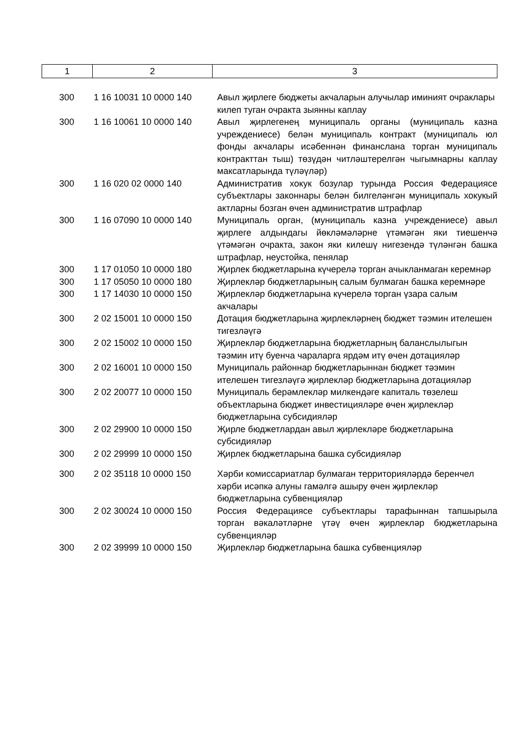| 1 | 2 | 3 |
| 300 | 1 16 10031 10 0000 140 | Авыл җирлеге бюджеты акчаларын алучылар иминият очраклары килеп туган очракта зыянны каплау |
| 300 | 1 16 10061 10 0000 140 | Авыл җирлегенең муниципаль органы (муниципаль казна учреждениесе) белән муниципаль контракт (муниципаль юл фонды акчалары исәбеннән финанслана торган муниципаль контракттан тыш) төзүдән читләштерелгән чыгымнарны каплау максатларында түләүләр) |
| 300 | 1 16 020 02 0000 140 | Административ хокук бозулар турында Россия Федерациясе субъектлары законнары белән билгеләнгән муниципаль хокукый актларны бозган өчен административ штрафлар |
| 300 | 1 16 07090 10 0000 140 | Муниципаль орган, (муниципаль казна учреждениесе) авыл җирлеге алдындагы йөкләмәләрне үтәмәгән яки тиешенчә үтәмәгән очракта, закон яки килешү нигезендә түләнгән башка штрафлар, неустойка, пенялар |
| 300 | 1 17 01050 10 0000 180 | Җирлек бюджетларына күчерелә торган ачыкланмаган керемнәр |
| 300 | 1 17 05050 10 0000 180 | Җирлекләр бюджетларының салым булмаган башка керемнәре |
| 300 | 1 17 14030 10 0000 150 | Җирлекләр бюджетларына күчерелә торган үзара салым акчалары |
| 300 | 2 02 15001 10 0000 150 | Дотация бюджетларына җирлекләрнең бюджет тәэмин ителешен тигезләүгә |
| 300 | 2 02 15002 10 0000 150 | Җирлекләр бюджетларына бюджетларның баланслылыгын тәэмин итү буенча чараларга ярдәм итү өчен дотацияләр |
| 300 | 2 02 16001 10 0000 150 | Муниципаль районнар бюджетларыннан бюджет тәэмин ителешен тигезләүгә җирлекләр бюджетларына дотацияләр |
| 300 | 2 02 20077 10 0000 150 | Муниципаль берәмлекләр милкендәге капиталь төзелеш объектларына бюджет инвестицияләре өчен җирлекләр бюджетларына субсидияләр |
| 300 | 2 02 29900 10 0000 150 | Җирле бюджетлардан авыл җирлекләре бюджетларына субсидияләр |
| 300 | 2 02 29999 10 0000 150 | Җирлек бюджетларына башка субсидияләр |
| 300 | 2 02 35118 10 0000 150 | Хәрби комиссариатлар булмаган территорияләрдә беренчел хәрби исәпкә алуны гамәлгә ашыру өчен җирлекләр бюджетларына субвенцияләр |
| 300 | 2 02 30024 10 0000 150 | Россия Федерациясе субъектлары тарафыннан тапшырыла торган вәкаләтләрне үтәү өчен җирлекләр бюджетларына субвенцияләр |
| 300 | 2 02 39999 10 0000 150 | Җирлекләр бюджетларына башка субвенцияләр |